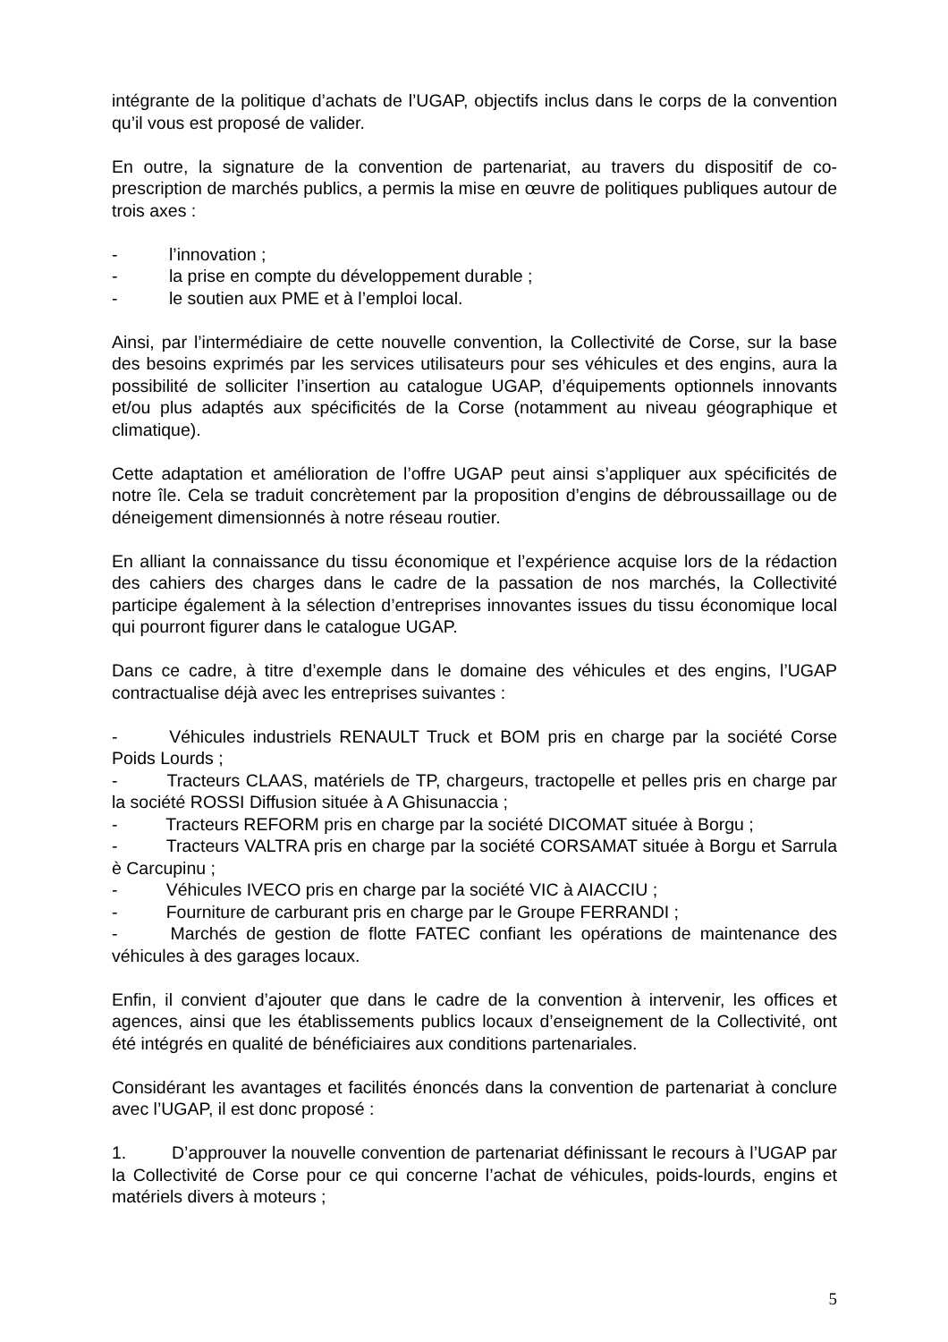intégrante de la politique d’achats de l’UGAP, objectifs inclus dans le corps de la convention qu’il vous est proposé de valider.
En outre, la signature de la convention de partenariat, au travers du dispositif de co-prescription de marchés publics, a permis la mise en œuvre de politiques publiques autour de trois axes :
- l’innovation ;
- la prise en compte du développement durable ;
- le soutien aux PME et à l’emploi local.
Ainsi, par l’intermédiaire de cette nouvelle convention, la Collectivité de Corse, sur la base des besoins exprimés par les services utilisateurs pour ses véhicules et des engins, aura la possibilité de solliciter l’insertion au catalogue UGAP, d’équipements optionnels innovants et/ou plus adaptés aux spécificités de la Corse (notamment au niveau géographique et climatique).
Cette adaptation et amélioration de l’offre UGAP peut ainsi s’appliquer aux spécificités de notre île. Cela se traduit concrètement par la proposition d’engins de débroussaillage ou de déneigement dimensionnés à notre réseau routier.
En alliant la connaissance du tissu économique et l’expérience acquise lors de la rédaction des cahiers des charges dans le cadre de la passation de nos marchés, la Collectivité participe également à la sélection d’entreprises innovantes issues du tissu économique local qui pourront figurer dans le catalogue UGAP.
Dans ce cadre, à titre d’exemple dans le domaine des véhicules et des engins, l’UGAP contractualise déjà avec les entreprises suivantes :
-    Véhicules industriels RENAULT Truck et BOM pris en charge par la société Corse Poids Lourds ;
-    Tracteurs CLAAS, matériels de TP, chargeurs, tractopelle et pelles pris en charge par la société ROSSI Diffusion située à A Ghisunaccia ;
-    Tracteurs REFORM pris en charge par la société DICOMAT située à Borgu ;
-    Tracteurs VALTRA pris en charge par la société CORSAMAT située à Borgu et Sarrula è Carcupinu ;
-    Véhicules IVECO pris en charge par la société VIC à AIACCIU ;
-    Fourniture de carburant pris en charge par le Groupe FERRANDI ;
-    Marchés de gestion de flotte FATEC confiant les opérations de maintenance des véhicules à des garages locaux.
Enfin, il convient d’ajouter que dans le cadre de la convention à intervenir, les offices et agences, ainsi que les établissements publics locaux d’enseignement de la Collectivité, ont été intégrés en qualité de bénéficiaires aux conditions partenariales.
Considérant les avantages et facilités énoncés dans la convention de partenariat à conclure avec l’UGAP, il est donc proposé :
1.   D’approuver la nouvelle convention de partenariat définissant le recours à l’UGAP par la Collectivité de Corse pour ce qui concerne l’achat de véhicules, poids-lourds, engins et matériels divers à moteurs ;
5